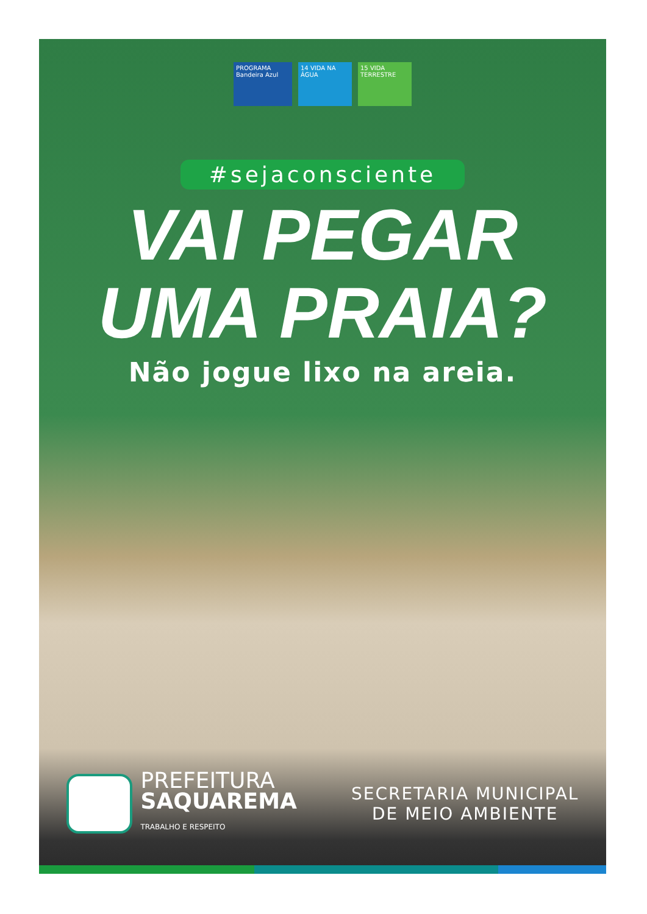PROGRAMA Bandeira Azul
14 VIDA NA ÁGUA
15 VIDA TERRESTRE
#sejaconsciente
VAI PEGAR
UMA PRAIA?
Não jogue lixo na areia.
PREFEITURA
SAQUAREMA
TRABALHO E RESPEITO
SECRETARIA MUNICIPAL
DE MEIO AMBIENTE